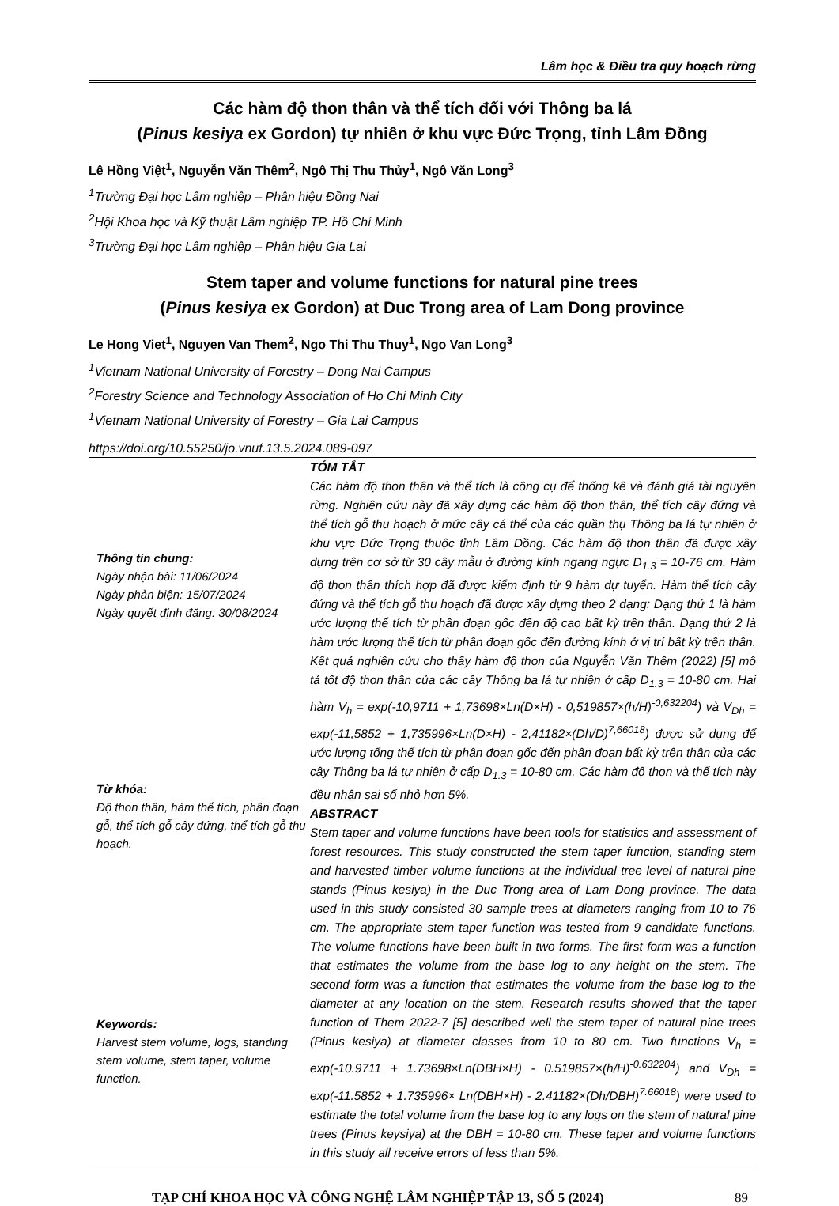Lâm học & Điều tra quy hoạch rừng
Các hàm độ thon thân và thể tích đối với Thông ba lá
(Pinus kesiya ex Gordon) tự nhiên ở khu vực Đức Trọng, tỉnh Lâm Đồng
Lê Hồng Việt<sup>1</sup>, Nguyễn Văn Thêm<sup>2</sup>, Ngô Thị Thu Thủy<sup>1</sup>, Ngô Văn Long<sup>3</sup>
<sup>1</sup> Trường Đại học Lâm nghiệp – Phân hiệu Đồng Nai
<sup>2</sup>Hội Khoa học và Kỹ thuật Lâm nghiệp TP. Hồ Chí Minh
<sup>3</sup> Trường Đại học Lâm nghiệp – Phân hiệu Gia Lai
Stem taper and volume functions for natural pine trees
(Pinus kesiya ex Gordon) at Duc Trong area of Lam Dong province
Le Hong Viet<sup>1</sup>, Nguyen Van Them<sup>2</sup>, Ngo Thi Thu Thuy<sup>1</sup>, Ngo Van Long<sup>3</sup>
<sup>1</sup> Vietnam National University of Forestry – Dong Nai Campus
<sup>2</sup> Forestry Science and Technology Association of Ho Chi Minh City
<sup>1</sup> Vietnam National University of Forestry – Gia Lai Campus
https://doi.org/10.55250/jo.vnuf.13.5.2024.089-097
Thông tin chung:
Ngày nhận bài: 11/06/2024
Ngày phản biện: 15/07/2024
Ngày quyết định đăng: 30/08/2024
Từ khóa:
Độ thon thân, hàm thể tích, phân đoạn gỗ, thể tích gỗ cây đứng, thể tích gỗ thu hoạch.
Keywords:
Harvest stem volume, logs, standing stem volume, stem taper, volume function.
TÓM TẮT
Các hàm độ thon thân và thể tích là công cụ để thống kê và đánh giá tài nguyên rừng. Nghiên cứu này đã xây dựng các hàm độ thon thân, thể tích cây đứng và thể tích gỗ thu hoạch ở mức cây cá thể của các quần thụ Thông ba lá tự nhiên ở khu vực Đức Trọng thuộc tỉnh Lâm Đồng. Các hàm độ thon thân đã được xây dựng trên cơ sở từ 30 cây mẫu ở đường kính ngang ngực D<sub>1.3</sub> = 10-76 cm. Hàm độ thon thân thích hợp đã được kiểm định từ 9 hàm dự tuyển. Hàm thể tích cây đứng và thể tích gỗ thu hoạch đã được xây dựng theo 2 dạng: Dạng thứ 1 là hàm ước lượng thể tích từ phân đoạn gốc đến độ cao bất kỳ trên thân. Dạng thứ 2 là hàm ước lượng thể tích từ phân đoạn gốc đến đường kính ở vị trí bất kỳ trên thân. Kết quả nghiên cứu cho thấy hàm độ thon của Nguyễn Văn Thêm (2022) [5] mô tả tốt độ thon thân của các cây Thông ba lá tự nhiên ở cấp D<sub>1.3</sub> = 10-80 cm. Hai hàm V<sub>h</sub> = exp(-10,9711 + 1,73698×Ln(D×H) - 0,519857×(h/H)<sup>-0,632204</sup>) và V<sub>Dh</sub> = exp(-11,5852 + 1,735996×Ln(D×H) - 2,41182×(Dh/D)<sup>7,66018</sup>) được sử dụng để ước lượng tổng thể tích từ phân đoạn gốc đến phân đoạn bất kỳ trên thân của các cây Thông ba lá tự nhiên ở cấp D<sub>1.3</sub> = 10-80 cm. Các hàm độ thon và thể tích này đều nhận sai số nhỏ hơn 5%.
ABSTRACT
Stem taper and volume functions have been tools for statistics and assessment of forest resources. This study constructed the stem taper function, standing stem and harvested timber volume functions at the individual tree level of natural pine stands (Pinus kesiya) in the Duc Trong area of Lam Dong province. The data used in this study consisted 30 sample trees at diameters ranging from 10 to 76 cm. The appropriate stem taper function was tested from 9 candidate functions. The volume functions have been built in two forms. The first form was a function that estimates the volume from the base log to any height on the stem. The second form was a function that estimates the volume from the base log to the diameter at any location on the stem. Research results showed that the taper function of Them 2022-7 [5] described well the stem taper of natural pine trees (Pinus kesiya) at diameter classes from 10 to 80 cm. Two functions V<sub>h</sub> = exp(-10.9711 + 1.73698×Ln(DBH×H) - 0.519857×(h/H)<sup>-0.632204</sup>) and V<sub>Dh</sub> = exp(-11.5852 + 1.735996× Ln(DBH×H) - 2.41182×(Dh/DBH)<sup>7.66018</sup>) were used to estimate the total volume from the base log to any logs on the stem of natural pine trees (Pinus keysiya) at the DBH = 10-80 cm. These taper and volume functions in this study all receive errors of less than 5%.
TẠP CHÍ KHOA HỌC VÀ CÔNG NGHỆ LÂM NGHIỆP TẬP 13, SỐ 5 (2024) 89